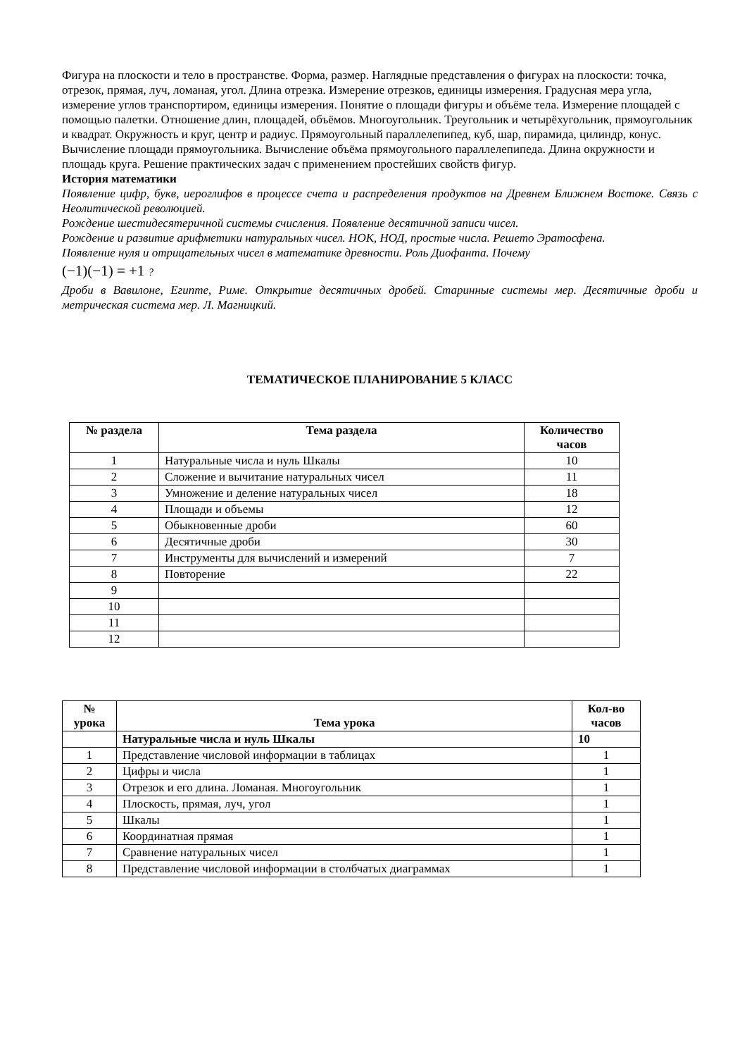Фигура на плоскости и тело в пространстве. Форма, размер. Наглядные представления о фигурах на плоскости: точка, отрезок, прямая, луч, ломаная, угол. Длина отрезка. Измерение отрезков, единицы измерения. Градусная мера угла, измерение углов транспортиром, единицы измерения. Понятие о площади фигуры и объёме тела. Измерение площадей с помощью палетки. Отношение длин, площадей, объёмов. Многоугольник. Треугольник и четырёхугольник, прямоугольник и квадрат. Окружность и круг, центр и радиус. Прямоугольный параллелепипед, куб, шар, пирамида, цилиндр, конус.
Вычисление площади прямоугольника. Вычисление объёма прямоугольного параллелепипеда. Длина окружности и площадь круга. Решение практических задач с применением простейших свойств фигур.
История математики
Появление цифр, букв, иероглифов в процессе счета и распределения продуктов на Древнем Ближнем Востоке. Связь с Неолитической революцией.
Рождение шестидесятеричной системы счисления. Появление десятичной записи чисел.
Рождение и развитие арифметики натуральных чисел. НОК, НОД, простые числа. Решето Эратосфена.
Появление нуля и отрицательных чисел в математике древности. Роль Диофанта. Почему
(−1)(−1) = +1 ?
Дроби в Вавилоне, Египте, Риме. Открытие десятичных дробей. Старинные системы мер. Десятичные дроби и метрическая система мер. Л. Магницкий.
ТЕМАТИЧЕСКОЕ ПЛАНИРОВАНИЕ 5 КЛАСС
| № раздела | Тема раздела | Количество часов |
| --- | --- | --- |
| 1 | Натуральные числа и нуль Шкалы | 10 |
| 2 | Сложение и вычитание натуральных чисел | 11 |
| 3 | Умножение и деление натуральных чисел | 18 |
| 4 | Площади и объемы | 12 |
| 5 | Обыкновенные дроби | 60 |
| 6 | Десятичные дроби | 30 |
| 7 | Инструменты для вычислений и измерений | 7 |
| 8 | Повторение | 22 |
| 9 | | |
| 10 | | |
| 11 | | |
| 12 | | |
| № урока | Тема урока | Кол-во часов |
| --- | --- | --- |
| | Натуральные числа и нуль Шкалы | 10 |
| 1 | Представление числовой информации в таблицах | 1 |
| 2 | Цифры и числа | 1 |
| 3 | Отрезок и его длина. Ломаная. Многоугольник | 1 |
| 4 | Плоскость, прямая, луч, угол | 1 |
| 5 | Шкалы | 1 |
| 6 | Координатная прямая | 1 |
| 7 | Сравнение натуральных чисел | 1 |
| 8 | Представление числовой информации в столбчатых диаграммах | 1 |